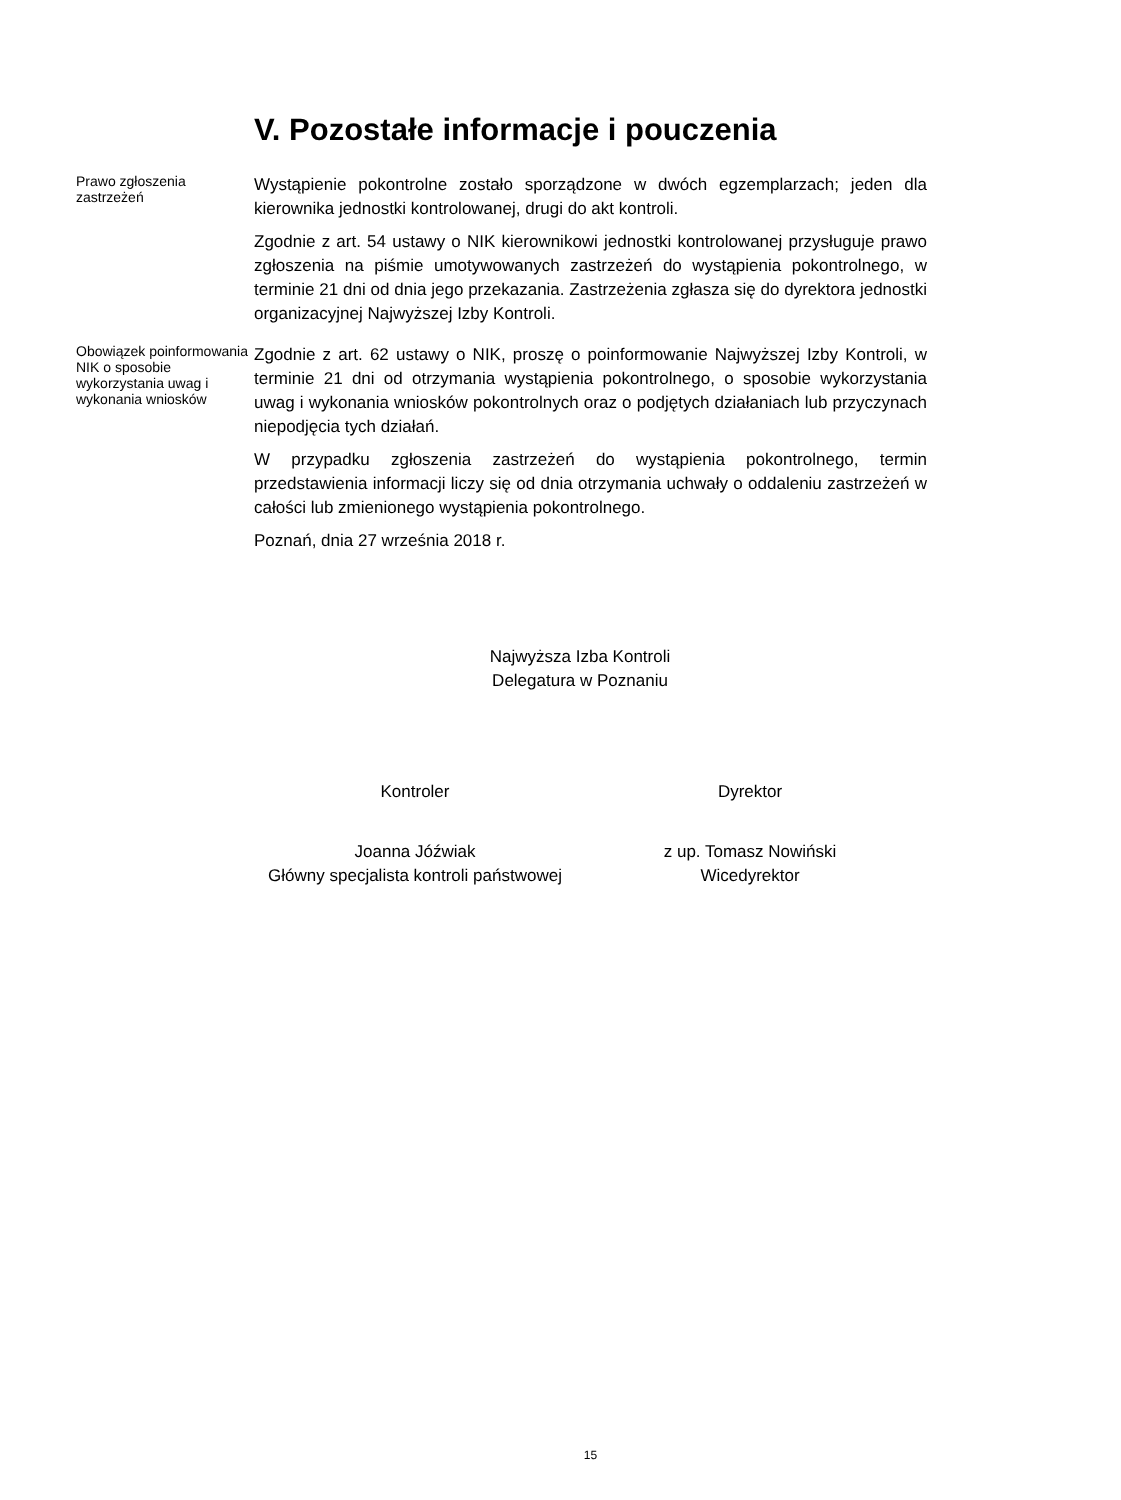V. Pozostałe informacje i pouczenia
Prawo zgłoszenia zastrzeżeń
Wystąpienie pokontrolne zostało sporządzone w dwóch egzemplarzach; jeden dla kierownika jednostki kontrolowanej, drugi do akt kontroli.
Zgodnie z art. 54 ustawy o NIK kierownikowi jednostki kontrolowanej przysługuje prawo zgłoszenia na piśmie umotywowanych zastrzeżeń do wystąpienia pokontrolnego, w terminie 21 dni od dnia jego przekazania. Zastrzeżenia zgłasza się do dyrektora jednostki organizacyjnej Najwyższej Izby Kontroli.
Obowiązek poinformowania NIK o sposobie wykorzystania uwag i wykonania wniosków
Zgodnie z art. 62 ustawy o NIK, proszę o poinformowanie Najwyższej Izby Kontroli, w terminie 21 dni od otrzymania wystąpienia pokontrolnego, o sposobie wykorzystania uwag i wykonania wniosków pokontrolnych oraz o podjętych działaniach lub przyczynach niepodjęcia tych działań.
W przypadku zgłoszenia zastrzeżeń do wystąpienia pokontrolnego, termin przedstawienia informacji liczy się od dnia otrzymania uchwały o oddaleniu zastrzeżeń w całości lub zmienionego wystąpienia pokontrolnego.
Poznań, dnia 27 września 2018 r.
Najwyższa Izba Kontroli
Delegatura w Poznaniu
Kontroler Dyrektor
Joanna Jóźwiak
Główny specjalista kontroli państwowej
z up. Tomasz Nowiński
Wicedyrektor
15